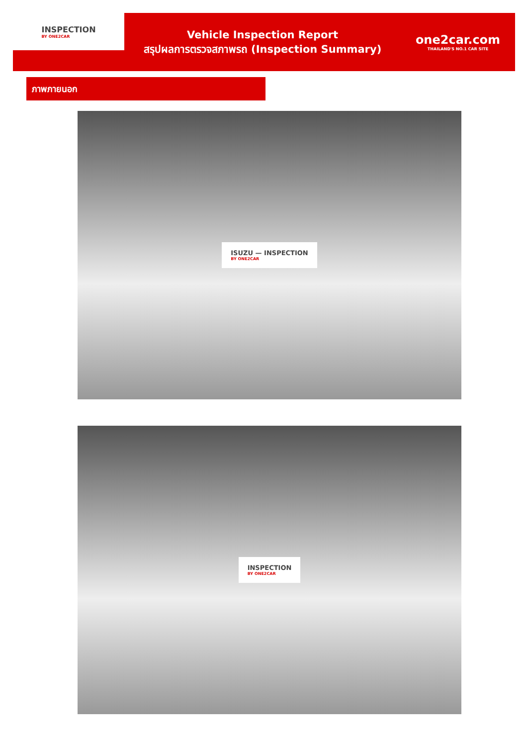INSPECTION
BY ONE2CAR
Vehicle Inspection Report
สรุปผลการตรวจสภาพรถ (Inspection Summary)
one2car.com
THAILAND'S NO.1 CAR SITE
ภาพภายนอก
ISUZU — INSPECTION
BY ONE2CAR
INSPECTION
BY ONE2CAR